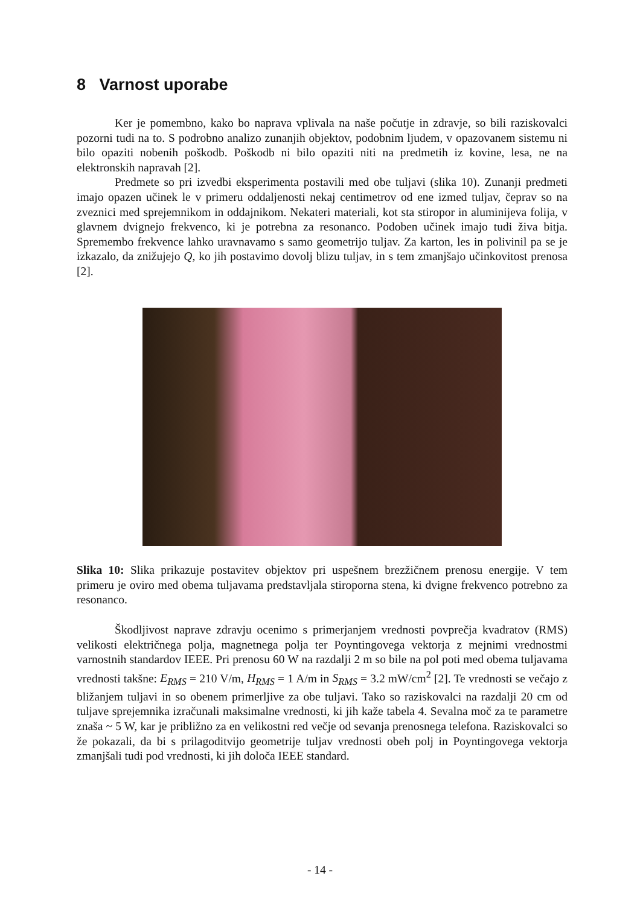8 Varnost uporabe
Ker je pomembno, kako bo naprava vplivala na naše počutje in zdravje, so bili raziskovalci pozorni tudi na to. S podrobno analizo zunanjih objektov, podobnim ljudem, v opazovanem sistemu ni bilo opaziti nobenih poškodb. Poškodb ni bilo opaziti niti na predmetih iz kovine, lesa, ne na elektronskih napravah [2].
Predmete so pri izvedbi eksperimenta postavili med obe tuljavi (slika 10). Zunanji predmeti imajo opazen učinek le v primeru oddaljenosti nekaj centimetrov od ene izmed tuljav, čeprav so na zveznici med sprejemnikom in oddajnikom. Nekateri materiali, kot sta stiropor in aluminijeva folija, v glavnem dvignejo frekvenco, ki je potrebna za resonanco. Podoben učinek imajo tudi živa bitja. Spremembo frekvence lahko uravnavamo s samo geometrijo tuljav. Za karton, les in polivinil pa se je izkazalo, da znižujejo Q, ko jih postavimo dovolj blizu tuljav, in s tem zmanjšajo učinkovitost prenosa [2].
Slika 10: Slika prikazuje postavitev objektov pri uspešnem brezžičnem prenosu energije. V tem primeru je oviro med obema tuljavama predstavljala stiroporna stena, ki dvigne frekvenco potrebno za resonanco.
Škodljivost naprave zdravju ocenimo s primerjanjem vrednosti povprečja kvadratov (RMS) velikosti električnega polja, magnetnega polja ter Poyntingovega vektorja z mejnimi vrednostmi varnostnih standardov IEEE. Pri prenosu 60 W na razdalji 2 m so bile na pol poti med obema tuljavama vrednosti takšne: E<sub>RMS</sub> = 210 V/m, H<sub>RMS</sub> = 1 A/m in S<sub>RMS</sub> = 3.2 mW/cm<sup>2</sup> [2]. Te vrednosti se večajo z bližanjem tuljavi in so obenem primerljive za obe tuljavi. Tako so raziskovalci na razdalji 20 cm od tuljave sprejemnika izračunali maksimalne vrednosti, ki jih kaže tabela 4. Sevalna moč za te parametre znaša ~ 5 W, kar je približno za en velikostni red večje od sevanja prenosnega telefona. Raziskovalci so že pokazali, da bi s prilagoditvijo geometrije tuljav vrednosti obeh polj in Poyntingovega vektorja zmanjšali tudi pod vrednosti, ki jih določa IEEE standard.
- 14 -